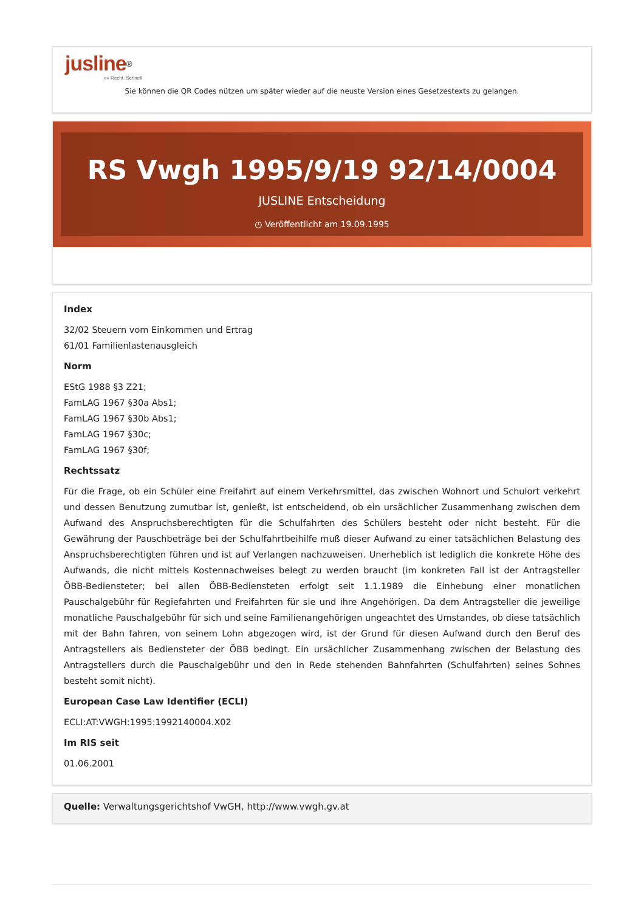jusline<sup>®</sup>
»» Recht. Schnell
Sie können die QR Codes nützen um später wieder auf die neuste Version eines Gesetzestexts zu gelangen.
RS Vwgh 1995/9/19 92/14/0004
JUSLINE Entscheidung
◷ Veröffentlicht am 19.09.1995
Index
32/02 Steuern vom Einkommen und Ertrag
61/01 Familienlastenausgleich
Norm
EStG 1988 §3 Z21;
FamLAG 1967 §30a Abs1;
FamLAG 1967 §30b Abs1;
FamLAG 1967 §30c;
FamLAG 1967 §30f;
Rechtssatz
Für die Frage, ob ein Schüler eine Freifahrt auf einem Verkehrsmittel, das zwischen Wohnort und Schulort verkehrt und dessen Benutzung zumutbar ist, genießt, ist entscheidend, ob ein ursächlicher Zusammenhang zwischen dem Aufwand des Anspruchsberechtigten für die Schulfahrten des Schülers besteht oder nicht besteht. Für die Gewährung der Pauschbeträge bei der Schulfahrtbeihilfe muß dieser Aufwand zu einer tatsächlichen Belastung des Anspruchsberechtigten führen und ist auf Verlangen nachzuweisen. Unerheblich ist lediglich die konkrete Höhe des Aufwands, die nicht mittels Kostennachweises belegt zu werden braucht (im konkreten Fall ist der Antragsteller ÖBB-Bediensteter; bei allen ÖBB-Bediensteten erfolgt seit 1.1.1989 die Einhebung einer monatlichen Pauschalgebühr für Regiefahrten und Freifahrten für sie und ihre Angehörigen. Da dem Antragsteller die jeweilige monatliche Pauschalgebühr für sich und seine Familienangehörigen ungeachtet des Umstandes, ob diese tatsächlich mit der Bahn fahren, von seinem Lohn abgezogen wird, ist der Grund für diesen Aufwand durch den Beruf des Antragstellers als Bediensteter der ÖBB bedingt. Ein ursächlicher Zusammenhang zwischen der Belastung des Antragstellers durch die Pauschalgebühr und den in Rede stehenden Bahnfahrten (Schulfahrten) seines Sohnes besteht somit nicht).
European Case Law Identifier (ECLI)
ECLI:AT:VWGH:1995:1992140004.X02
Im RIS seit
01.06.2001
Quelle: Verwaltungsgerichtshof VwGH, http://www.vwgh.gv.at